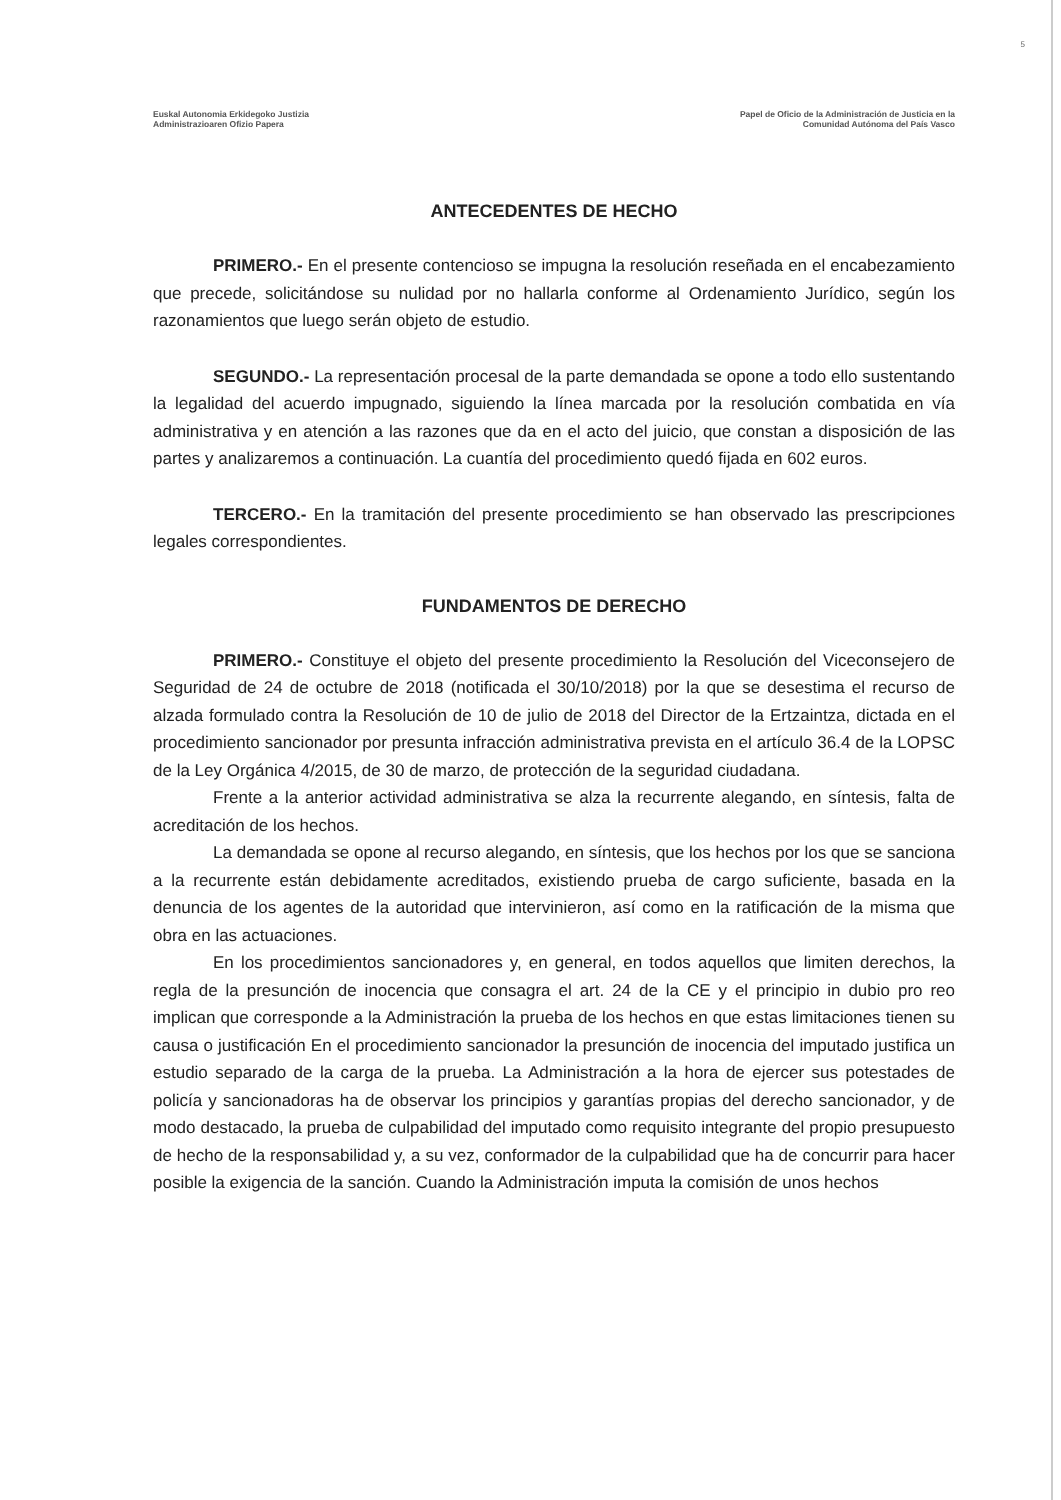5
Euskal Autonomia Erkidegoko Justizia
Administrazioaren Ofizio Papera
Papel de Oficio de la Administración de Justicia en la
Comunidad Autónoma del País Vasco
ANTECEDENTES DE HECHO
PRIMERO.- En el presente contencioso se impugna la resolución reseñada en el encabezamiento que precede, solicitándose su nulidad por no hallarla conforme al Ordenamiento Jurídico, según los razonamientos que luego serán objeto de estudio.
SEGUNDO.- La representación procesal de la parte demandada se opone a todo ello sustentando la legalidad del acuerdo impugnado, siguiendo la línea marcada por la resolución combatida en vía administrativa y en atención a las razones que da en el acto del juicio, que constan a disposición de las partes y analizaremos a continuación. La cuantía del procedimiento quedó fijada en 602 euros.
TERCERO.- En la tramitación del presente procedimiento se han observado las prescripciones legales correspondientes.
FUNDAMENTOS DE DERECHO
PRIMERO.- Constituye el objeto del presente procedimiento la Resolución del Viceconsejero de Seguridad de 24 de octubre de 2018 (notificada el 30/10/2018) por la que se desestima el recurso de alzada formulado contra la Resolución de 10 de julio de 2018 del Director de la Ertzaintza, dictada en el procedimiento sancionador por presunta infracción administrativa prevista en el artículo 36.4 de la LOPSC de la Ley Orgánica 4/2015, de 30 de marzo, de protección de la seguridad ciudadana.
Frente a la anterior actividad administrativa se alza la recurrente alegando, en síntesis, falta de acreditación de los hechos.
La demandada se opone al recurso alegando, en síntesis, que los hechos por los que se sanciona a la recurrente están debidamente acreditados, existiendo prueba de cargo suficiente, basada en la denuncia de los agentes de la autoridad que intervinieron, así como en la ratificación de la misma que obra en las actuaciones.
En los procedimientos sancionadores y, en general, en todos aquellos que limiten derechos, la regla de la presunción de inocencia que consagra el art. 24 de la CE y el principio in dubio pro reo implican que corresponde a la Administración la prueba de los hechos en que estas limitaciones tienen su causa o justificación En el procedimiento sancionador la presunción de inocencia del imputado justifica un estudio separado de la carga de la prueba. La Administración a la hora de ejercer sus potestades de policía y sancionadoras ha de observar los principios y garantías propias del derecho sancionador, y de modo destacado, la prueba de culpabilidad del imputado como requisito integrante del propio presupuesto de hecho de la responsabilidad y, a su vez, conformador de la culpabilidad que ha de concurrir para hacer posible la exigencia de la sanción. Cuando la Administración imputa la comisión de unos hechos